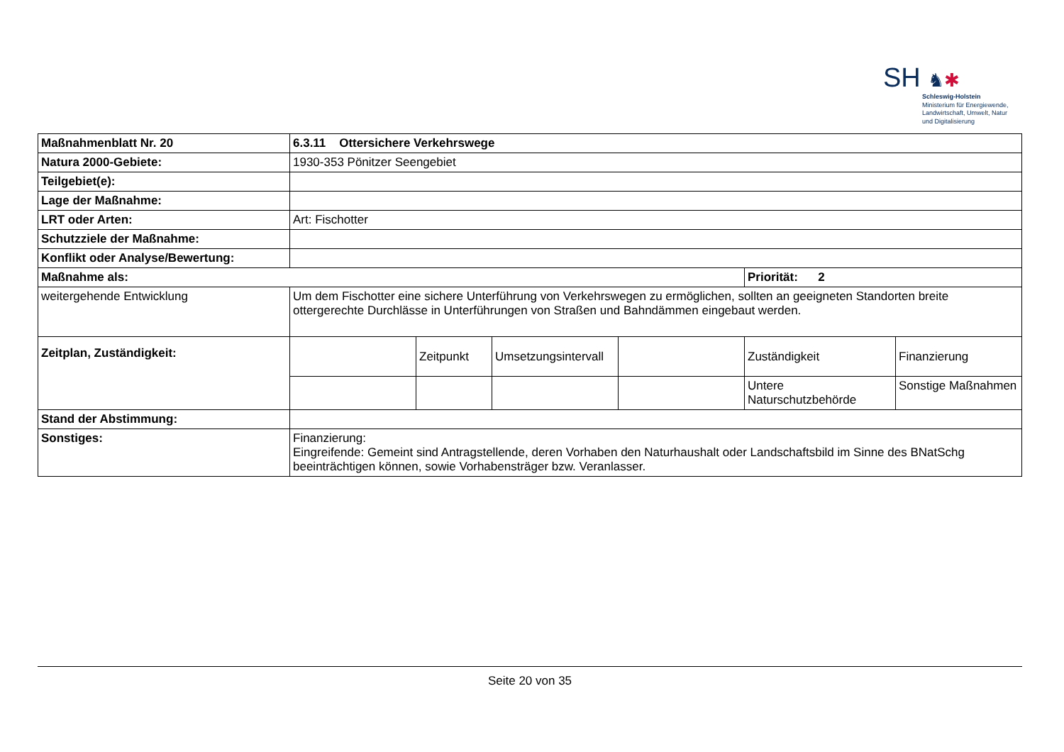SH ♞✱
Schleswig-Holstein
Ministerium für Energiewende,
Landwirtschaft, Umwelt, Natur
und Digitalisierung
| Maßnahmenblatt Nr. 20 | 6.3.11 Ottersichere Verkehrswege | | | | | |
| Natura 2000-Gebiete: | 1930-353 Pönitzer Seengebiet | | | | | |
| Teilgebiet(e): | | | | | | |
| Lage der Maßnahme: | | | | | | |
| LRT oder Arten: | Art: Fischotter | | | | | |
| Schutzziele der Maßnahme: | | | | | | |
| Konflikt oder Analyse/Bewertung: | | | | | | |
| Maßnahme als: | | | | | Priorität: 2 | |
| weitergehende Entwicklung | Um dem Fischotter eine sichere Unterführung von Verkehrswegen zu ermöglichen, sollten an geeigneten Standorten breite ottergerechte Durchlässe in Unterführungen von Straßen und Bahndämmen eingebaut werden. | | | | | |
| Zeitplan, Zuständigkeit: | | Zeitpunkt | Umsetzungsintervall | | Zuständigkeit | Finanzierung |
| | | | | | Untere Naturschutzbehörde | Sonstige Maßnahmen |
| Stand der Abstimmung: | | | | | | |
| Sonstiges: | Finanzierung: Eingreifende: Gemeint sind Antragstellende, deren Vorhaben den Naturhaushalt oder Landschaftsbild im Sinne des BNatSchg beeinträchtigen können, sowie Vorhabensträger bzw. Veranlasser. | | | | | |
Seite 20 von 35